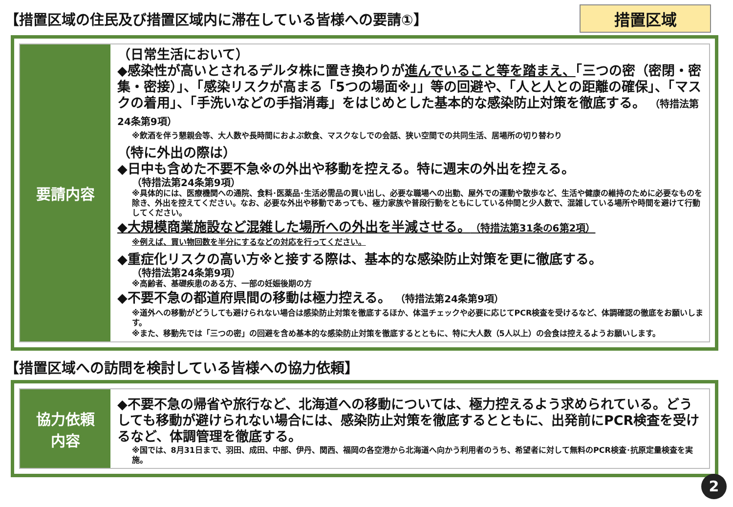【措置区域の住民及び措置区域内に滞在している皆様への要請①】
措置区域
要請内容
（日常生活において）
◆感染性が高いとされるデルタ株に置き換わりが進んでいること等を踏まえ、「三つの密（密閉・密集・密接）」、「感染リスクが高まる「5つの場面※」」等の回避や、「人と人との距離の確保」、「マスクの着用」、「手洗いなどの手指消毒」をはじめとした基本的な感染防止対策を徹底する。 （特措法第24条第9項）
※飲酒を伴う懇親会等、大人数や長時間におよぶ飲食、マスクなしでの会話、狭い空間での共同生活、居場所の切り替わり
（特に外出の際は）
◆日中も含めた不要不急※の外出や移動を控える。特に週末の外出を控える。
（特措法第24条第9項）
※具体的には、医療機関への通院、食料･医薬品･生活必需品の買い出し、必要な職場への出勤、屋外での運動や散歩など、生活や健康の維持のために必要なものを除き、外出を控えてください。なお、必要な外出や移動であっても、極力家族や普段行動をともにしている仲間と少人数で、混雑している場所や時間を避けて行動してください。
◆大規模商業施設など混雑した場所への外出を半減させる。（特措法第31条の6第2項）
※例えば、買い物回数を半分にするなどの対応を行ってください。
◆重症化リスクの高い方※と接する際は、基本的な感染防止対策を更に徹底する。
（特措法第24条第9項）
※高齢者、基礎疾患のある方、一部の妊娠後期の方
◆不要不急の都道府県間の移動は極力控える。 （特措法第24条第9項）
※道外への移動がどうしても避けられない場合は感染防止対策を徹底するほか、体温チェックや必要に応じてPCR検査を受けるなど、体調確認の徹底をお願いします。
※また、移動先では「三つの密」の回避を含め基本的な感染防止対策を徹底するとともに、特に大人数（5人以上）の会食は控えるようお願いします。
【措置区域への訪問を検討している皆様への協力依頼】
協力依頼
内容
◆不要不急の帰省や旅行など、北海道への移動については、極力控えるよう求められている。どうしても移動が避けられない場合には、感染防止対策を徹底するとともに、出発前にPCR検査を受けるなど、体調管理を徹底する。
※国では、8月31日まで、羽田、成田、中部、伊丹、関西、福岡の各空港から北海道へ向かう利用者のうち、希望者に対して無料のPCR検査･抗原定量検査を実施。
2